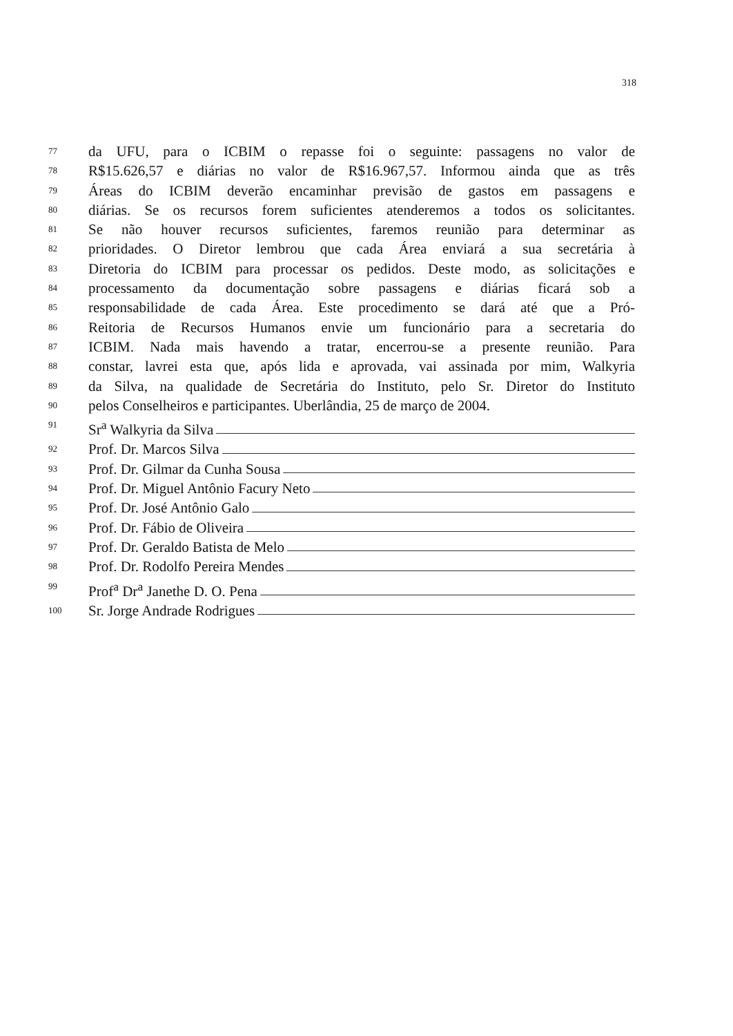318
77 da UFU, para o ICBIM o repasse foi o seguinte: passagens no valor de
78 R$15.626,57 e diárias no valor de R$16.967,57. Informou ainda que as três
79 Áreas do ICBIM deverão encaminhar previsão de gastos em passagens e
80 diárias. Se os recursos forem suficientes atenderemos a todos os solicitantes.
81 Se não houver recursos suficientes, faremos reunião para determinar as
82 prioridades. O Diretor lembrou que cada Área enviará a sua secretária à
83 Diretoria do ICBIM para processar os pedidos. Deste modo, as solicitações e
84 processamento da documentação sobre passagens e diárias ficará sob a
85 responsabilidade de cada Área. Este procedimento se dará até que a Pró-
86 Reitoria de Recursos Humanos envie um funcionário para a secretaria do
87 ICBIM. Nada mais havendo a tratar, encerrou-se a presente reunião. Para
88 constar, lavrei esta que, após lida e aprovada, vai assinada por mim, Walkyria
89 da Silva, na qualidade de Secretária do Instituto, pelo Sr. Diretor do Instituto
90 pelos Conselheiros e participantes. Uberlândia, 25 de março de 2004.
91 Sr<sup>a</sup> Walkyria da Silva
92 Prof. Dr. Marcos Silva
93 Prof. Dr. Gilmar da Cunha Sousa
94 Prof. Dr. Miguel Antônio Facury Neto
95 Prof. Dr. José Antônio Galo
96 Prof. Dr. Fábio de Oliveira
97 Prof. Dr. Geraldo Batista de Melo
98 Prof. Dr. Rodolfo Pereira Mendes
99 Prof<sup>a</sup> Dr<sup>a</sup> Janethe D. O. Pena
100 Sr. Jorge Andrade Rodrigues